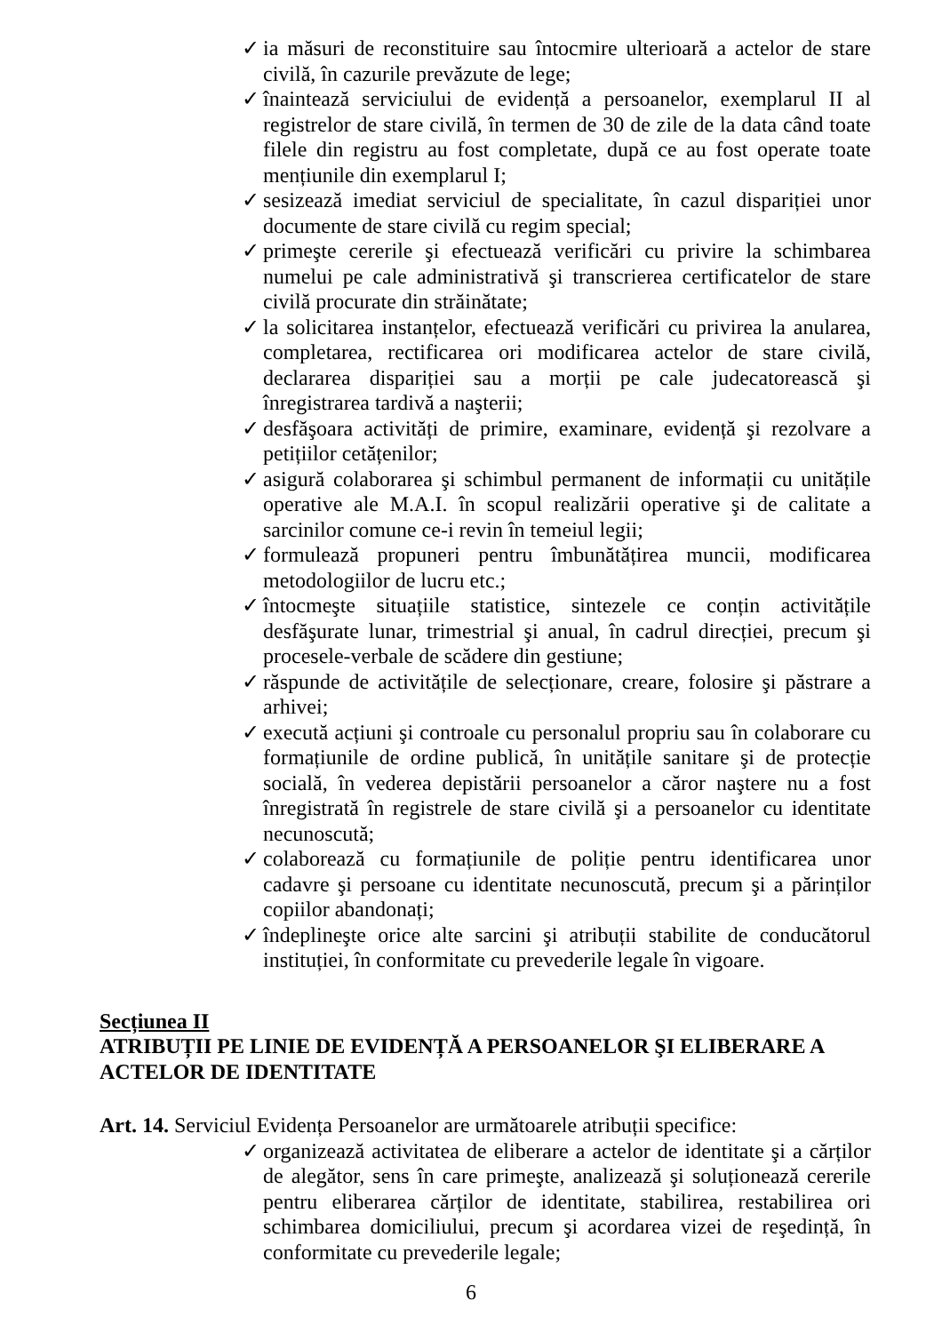✓ ia măsuri de reconstituire sau întocmire ulterioară a actelor de stare civilă, în cazurile prevăzute de lege;
✓ înaintează serviciului de evidență a persoanelor, exemplarul II al registrelor de stare civilă, în termen de 30 de zile de la data când toate filele din registru au fost completate, după ce au fost operate toate mențiunile din exemplarul I;
✓ sesizează imediat serviciul de specialitate, în cazul dispariției unor documente de stare civilă cu regim special;
✓ primeşte cererile şi efectuează verificări cu privire la schimbarea numelui pe cale administrativă şi transcrierea certificatelor de stare civilă procurate din străinătate;
✓ la solicitarea instanțelor, efectuează verificări cu privirea la anularea, completarea, rectificarea ori modificarea actelor de stare civilă, declararea dispariției sau a morții pe cale judecatorească şi înregistrarea tardivă a naşterii;
✓ desfăşoara activități de primire, examinare, evidență şi rezolvare a petițiilor cetățenilor;
✓ asigură colaborarea şi schimbul permanent de informații cu unitățile operative ale M.A.I. în scopul realizării operative şi de calitate a sarcinilor comune ce-i revin în temeiul legii;
✓ formulează propuneri pentru îmbunătățirea muncii, modificarea metodologiilor de lucru etc.;
✓ întocmeşte situațiile statistice, sintezele ce conțin activitățile desfăşurate lunar, trimestrial şi anual, în cadrul direcției, precum şi procesele-verbale de scădere din gestiune;
✓ răspunde de activitățile de selecționare, creare, folosire şi păstrare a arhivei;
✓ execută acțiuni şi controale cu personalul propriu sau în colaborare cu formațiunile de ordine publică, în unitățile sanitare şi de protecție socială, în vederea depistării persoanelor a căror naştere nu a fost înregistrată în registrele de stare civilă şi a persoanelor cu identitate necunoscută;
✓ colaborează cu formațiunile de poliție pentru identificarea unor cadavre şi persoane cu identitate necunoscută, precum şi a părinților copiilor abandonați;
✓ îndeplineşte orice alte sarcini şi atribuții stabilite de conducătorul instituției, în conformitate cu prevederile legale în vigoare.
Secțiunea II
ATRIBUȚII PE LINIE DE EVIDENȚĂ A PERSOANELOR ŞI ELIBERARE A ACTELOR DE IDENTITATE
Art. 14. Serviciul Evidența Persoanelor are următoarele atribuții specifice:
✓ organizează activitatea de eliberare a actelor de identitate şi a cărților de alegător, sens în care primeşte, analizează şi soluționează cererile pentru eliberarea cărților de identitate, stabilirea, restabilirea ori schimbarea domiciliului, precum şi acordarea vizei de reşedință, în conformitate cu prevederile legale;
6